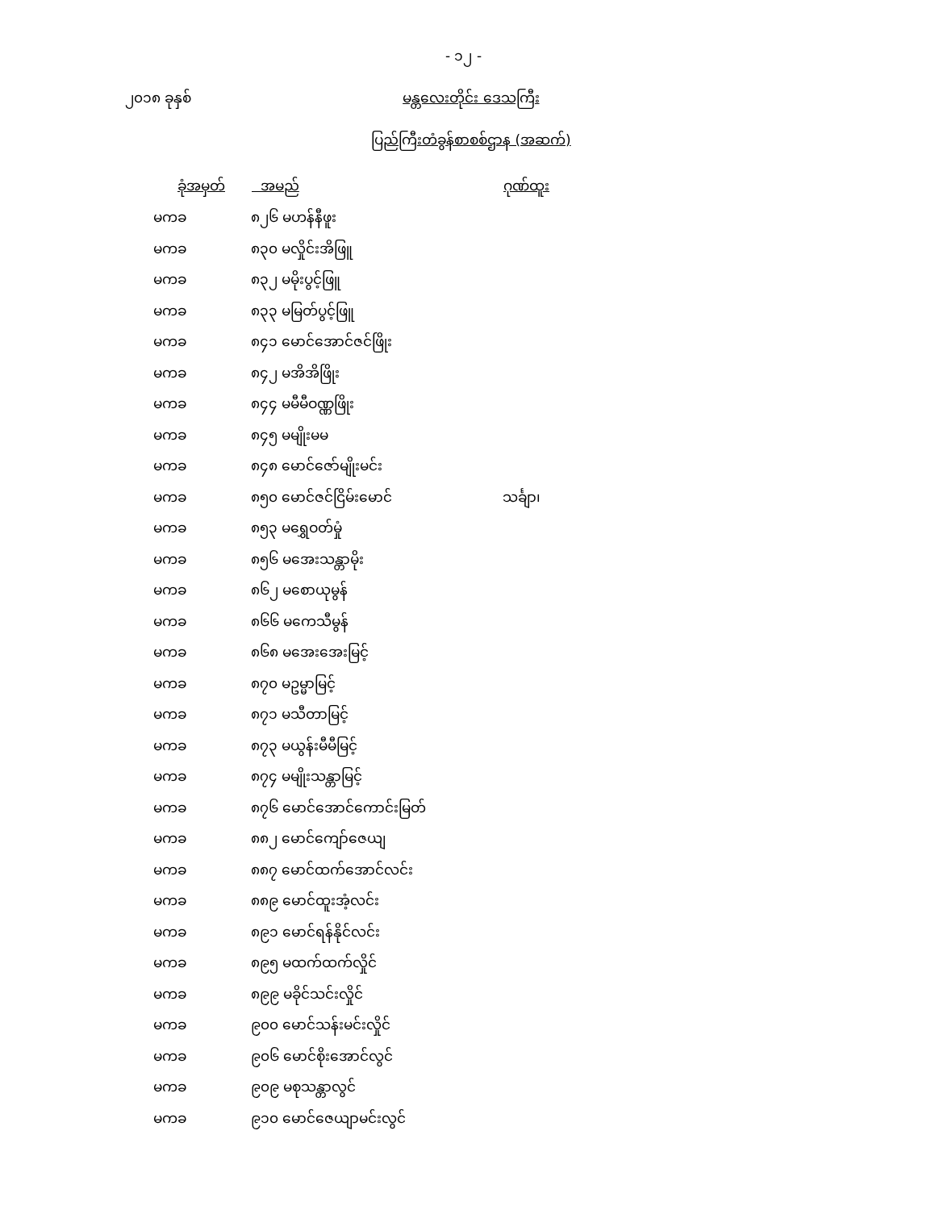- ၁၂ -
၂၀၁၈ ခုနှစ် မန္တလေးတိုင်း ဒေသကြီး
ပြည်ကြီးတံခွန်စာစစ်ဌာန (အဆက်)
| ခုံအမှတ် | အမည် | ဂုဏ်ထူး |
| --- | --- | --- |
| မကခ | ၈၂၆ မဟန်နီဖူး | |
| မကခ | ၈၃၀ မလှိုင်းအိဖြူ | |
| မကခ | ၈၃၂ မမိုးပွင့်ဖြူ | |
| မကခ | ၈၃၃ မမြတ်ပွင့်ဖြူ | |
| မကခ | ၈၄၁ မောင်အောင်ဇင်ဖြိုး | |
| မကခ | ၈၄၂ မအိအိဖြိုး | |
| မကခ | ၈၄၄ မမီမီဝဏ္ဏဖြိုး | |
| မကခ | ၈၄၅ မမျိုးမမ | |
| မကခ | ၈၄၈ မောင်ဇော်မျိုးမင်း | |
| မကခ | ၈၅၀ မောင်ဇင်ငြိမ်းမောင် | သင်္ချာ၊ |
| မကခ | ၈၅၃ မရွှေဝတ်မှုံ | |
| မကခ | ၈၅၆ မအေးသန္တာမိုး | |
| မကခ | ၈၆၂ မစောယုမွန် | |
| မကခ | ၈၆၆ မကေသီမွန် | |
| မကခ | ၈၆၈ မအေးအေးမြင့် | |
| မကခ | ၈၇၀ မဥမ္မာမြင့် | |
| မကခ | ၈၇၁ မသီတာမြင့် | |
| မကခ | ၈၇၃ မယွန်းမီမီမြင့် | |
| မကခ | ၈၇၄ မမျိုးသန္တာမြင့် | |
| မကခ | ၈၇၆ မောင်အောင်ကောင်းမြတ် | |
| မကခ | ၈၈၂ မောင်ကျော်ဇေယျ | |
| မကခ | ၈၈၇ မောင်ထက်အောင်လင်း | |
| မကခ | ၈၈၉ မောင်ထူးအံ့လင်း | |
| မကခ | ၈၉၁ မောင်ရန်နိုင်လင်း | |
| မကခ | ၈၉၅ မထက်ထက်လှိုင် | |
| မကခ | ၈၉၉ မခိုင်သင်းလှိုင် | |
| မကခ | ၉၀၀ မောင်သန်းမင်းလှိုင် | |
| မကခ | ၉၀၆ မောင်စိုးအောင်လွင် | |
| မကခ | ၉၀၉ မစုသန္တာလွင် | |
| မကခ | ၉၁၀ မောင်ဇေယျာမင်းလွင် | |